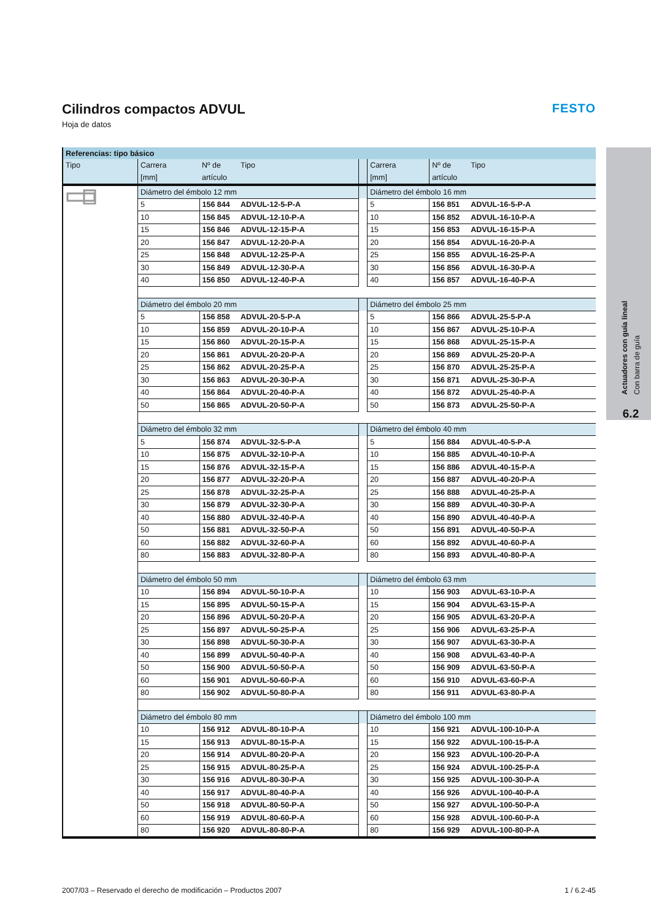Actuadores con guía lineal
Con barra de guía
6.2
Cilindros compactos ADVUL
Hoja de datos
FESTO
| Referencias: tipo básico | | | | | | | |
| --- | --- | --- | --- | --- | --- | --- | --- |
| Tipo | Carrera [mm] | Nº de artículo | Tipo | | Carrera [mm] | Nº de artículo | Tipo |
| | Diámetro del émbolo 12 mm | | | | Diámetro del émbolo 16 mm | | |
| | 5 | 156 844 | ADVUL-12-5-P-A | | 5 | 156 851 | ADVUL-16-5-P-A |
| | 10 | 156 845 | ADVUL-12-10-P-A | | 10 | 156 852 | ADVUL-16-10-P-A |
| | 15 | 156 846 | ADVUL-12-15-P-A | | 15 | 156 853 | ADVUL-16-15-P-A |
| | 20 | 156 847 | ADVUL-12-20-P-A | | 20 | 156 854 | ADVUL-16-20-P-A |
| | 25 | 156 848 | ADVUL-12-25-P-A | | 25 | 156 855 | ADVUL-16-25-P-A |
| | 30 | 156 849 | ADVUL-12-30-P-A | | 30 | 156 856 | ADVUL-16-30-P-A |
| | 40 | 156 850 | ADVUL-12-40-P-A | | 40 | 156 857 | ADVUL-16-40-P-A |
| | Diámetro del émbolo 20 mm | | | | Diámetro del émbolo 25 mm | | |
| | 5 | 156 858 | ADVUL-20-5-P-A | | 5 | 156 866 | ADVUL-25-5-P-A |
| | 10 | 156 859 | ADVUL-20-10-P-A | | 10 | 156 867 | ADVUL-25-10-P-A |
| | 15 | 156 860 | ADVUL-20-15-P-A | | 15 | 156 868 | ADVUL-25-15-P-A |
| | 20 | 156 861 | ADVUL-20-20-P-A | | 20 | 156 869 | ADVUL-25-20-P-A |
| | 25 | 156 862 | ADVUL-20-25-P-A | | 25 | 156 870 | ADVUL-25-25-P-A |
| | 30 | 156 863 | ADVUL-20-30-P-A | | 30 | 156 871 | ADVUL-25-30-P-A |
| | 40 | 156 864 | ADVUL-20-40-P-A | | 40 | 156 872 | ADVUL-25-40-P-A |
| | 50 | 156 865 | ADVUL-20-50-P-A | | 50 | 156 873 | ADVUL-25-50-P-A |
| | Diámetro del émbolo 32 mm | | | | Diámetro del émbolo 40 mm | | |
| | 5 | 156 874 | ADVUL-32-5-P-A | | 5 | 156 884 | ADVUL-40-5-P-A |
| | 10 | 156 875 | ADVUL-32-10-P-A | | 10 | 156 885 | ADVUL-40-10-P-A |
| | 15 | 156 876 | ADVUL-32-15-P-A | | 15 | 156 886 | ADVUL-40-15-P-A |
| | 20 | 156 877 | ADVUL-32-20-P-A | | 20 | 156 887 | ADVUL-40-20-P-A |
| | 25 | 156 878 | ADVUL-32-25-P-A | | 25 | 156 888 | ADVUL-40-25-P-A |
| | 30 | 156 879 | ADVUL-32-30-P-A | | 30 | 156 889 | ADVUL-40-30-P-A |
| | 40 | 156 880 | ADVUL-32-40-P-A | | 40 | 156 890 | ADVUL-40-40-P-A |
| | 50 | 156 881 | ADVUL-32-50-P-A | | 50 | 156 891 | ADVUL-40-50-P-A |
| | 60 | 156 882 | ADVUL-32-60-P-A | | 60 | 156 892 | ADVUL-40-60-P-A |
| | 80 | 156 883 | ADVUL-32-80-P-A | | 80 | 156 893 | ADVUL-40-80-P-A |
| | Diámetro del émbolo 50 mm | | | | Diámetro del émbolo 63 mm | | |
| | 10 | 156 894 | ADVUL-50-10-P-A | | 10 | 156 903 | ADVUL-63-10-P-A |
| | 15 | 156 895 | ADVUL-50-15-P-A | | 15 | 156 904 | ADVUL-63-15-P-A |
| | 20 | 156 896 | ADVUL-50-20-P-A | | 20 | 156 905 | ADVUL-63-20-P-A |
| | 25 | 156 897 | ADVUL-50-25-P-A | | 25 | 156 906 | ADVUL-63-25-P-A |
| | 30 | 156 898 | ADVUL-50-30-P-A | | 30 | 156 907 | ADVUL-63-30-P-A |
| | 40 | 156 899 | ADVUL-50-40-P-A | | 40 | 156 908 | ADVUL-63-40-P-A |
| | 50 | 156 900 | ADVUL-50-50-P-A | | 50 | 156 909 | ADVUL-63-50-P-A |
| | 60 | 156 901 | ADVUL-50-60-P-A | | 60 | 156 910 | ADVUL-63-60-P-A |
| | 80 | 156 902 | ADVUL-50-80-P-A | | 80 | 156 911 | ADVUL-63-80-P-A |
| | Diámetro del émbolo 80 mm | | | | Diámetro del émbolo 100 mm | | |
| | 10 | 156 912 | ADVUL-80-10-P-A | | 10 | 156 921 | ADVUL-100-10-P-A |
| | 15 | 156 913 | ADVUL-80-15-P-A | | 15 | 156 922 | ADVUL-100-15-P-A |
| | 20 | 156 914 | ADVUL-80-20-P-A | | 20 | 156 923 | ADVUL-100-20-P-A |
| | 25 | 156 915 | ADVUL-80-25-P-A | | 25 | 156 924 | ADVUL-100-25-P-A |
| | 30 | 156 916 | ADVUL-80-30-P-A | | 30 | 156 925 | ADVUL-100-30-P-A |
| | 40 | 156 917 | ADVUL-80-40-P-A | | 40 | 156 926 | ADVUL-100-40-P-A |
| | 50 | 156 918 | ADVUL-80-50-P-A | | 50 | 156 927 | ADVUL-100-50-P-A |
| | 60 | 156 919 | ADVUL-80-60-P-A | | 60 | 156 928 | ADVUL-100-60-P-A |
| | 80 | 156 920 | ADVUL-80-80-P-A | | 80 | 156 929 | ADVUL-100-80-P-A |
2007/03 – Reservado el derecho de modificación – Productos 2007 1 / 6.2-45